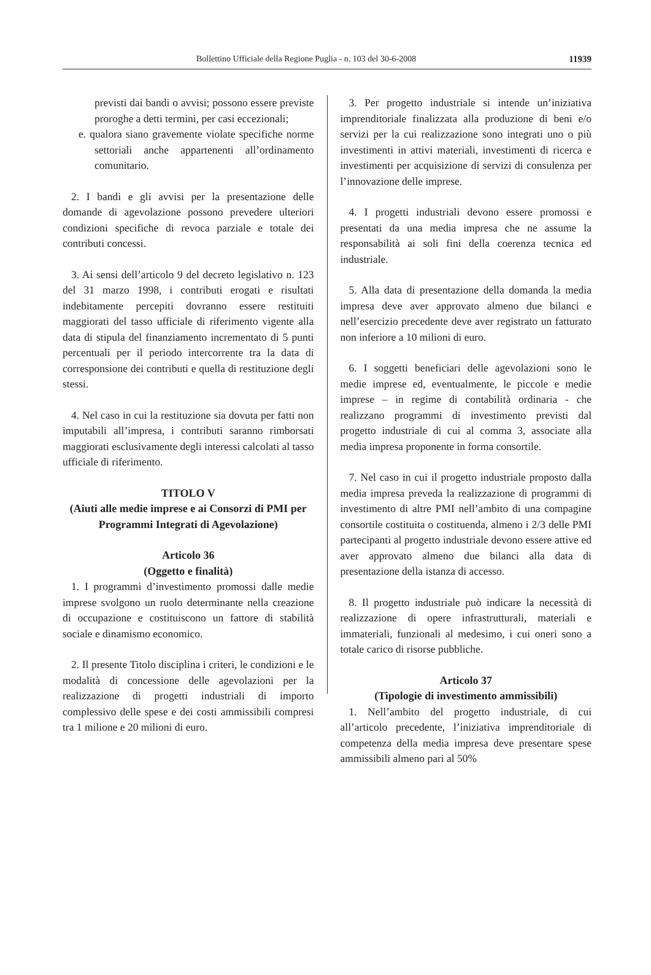Bollettino Ufficiale della Regione Puglia - n. 103 del 30-6-2008 11939
previsti dai bandi o avvisi; possono essere previste proroghe a detti termini, per casi eccezionali;
e. qualora siano gravemente violate specifiche norme settoriali anche appartenenti all’ordinamento comunitario.
2. I bandi e gli avvisi per la presentazione delle domande di agevolazione possono prevedere ulteriori condizioni specifiche di revoca parziale e totale dei contributi concessi.
3. Ai sensi dell’articolo 9 del decreto legislativo n. 123 del 31 marzo 1998, i contributi erogati e risultati indebitamente percepiti dovranno essere restituiti maggiorati del tasso ufficiale di riferimento vigente alla data di stipula del finanziamento incrementato di 5 punti percentuali per il periodo intercorrente tra la data di corresponsione dei contributi e quella di restituzione degli stessi.
4. Nel caso in cui la restituzione sia dovuta per fatti non imputabili all’impresa, i contributi saranno rimborsati maggiorati esclusivamente degli interessi calcolati al tasso ufficiale di riferimento.
TITOLO V
(Aiuti alle medie imprese e ai Consorzi di PMI per Programmi Integrati di Agevolazione)
Articolo 36
(Oggetto e finalità)
1. I programmi d’investimento promossi dalle medie imprese svolgono un ruolo determinante nella creazione di occupazione e costituiscono un fattore di stabilità sociale e dinamismo economico.
2. Il presente Titolo disciplina i criteri, le condizioni e le modalità di concessione delle agevolazioni per la realizzazione di progetti industriali di importo complessivo delle spese e dei costi ammissibili compresi tra 1 milione e 20 milioni di euro.
3. Per progetto industriale si intende un’iniziativa imprenditoriale finalizzata alla produzione di beni e/o servizi per la cui realizzazione sono integrati uno o più investimenti in attivi materiali, investimenti di ricerca e investimenti per acquisizione di servizi di consulenza per l’innovazione delle imprese.
4. I progetti industriali devono essere promossi e presentati da una media impresa che ne assume la responsabilità ai soli fini della coerenza tecnica ed industriale.
5. Alla data di presentazione della domanda la media impresa deve aver approvato almeno due bilanci e nell’esercizio precedente deve aver registrato un fatturato non inferiore a 10 milioni di euro.
6. I soggetti beneficiari delle agevolazioni sono le medie imprese ed, eventualmente, le piccole e medie imprese – in regime di contabilità ordinaria - che realizzano programmi di investimento previsti dal progetto industriale di cui al comma 3, associate alla media impresa proponente in forma consortile.
7. Nel caso in cui il progetto industriale proposto dalla media impresa preveda la realizzazione di programmi di investimento di altre PMI nell’ambito di una compagine consortile costituita o costituenda, almeno i 2/3 delle PMI partecipanti al progetto industriale devono essere attive ed aver approvato almeno due bilanci alla data di presentazione della istanza di accesso.
8. Il progetto industriale può indicare la necessità di realizzazione di opere infrastrutturali, materiali e immateriali, funzionali al medesimo, i cui oneri sono a totale carico di risorse pubbliche.
Articolo 37
(Tipologie di investimento ammissibili)
1. Nell’ambito del progetto industriale, di cui all’articolo precedente, l’iniziativa imprenditoriale di competenza della media impresa deve presentare spese ammissibili almeno pari al 50%